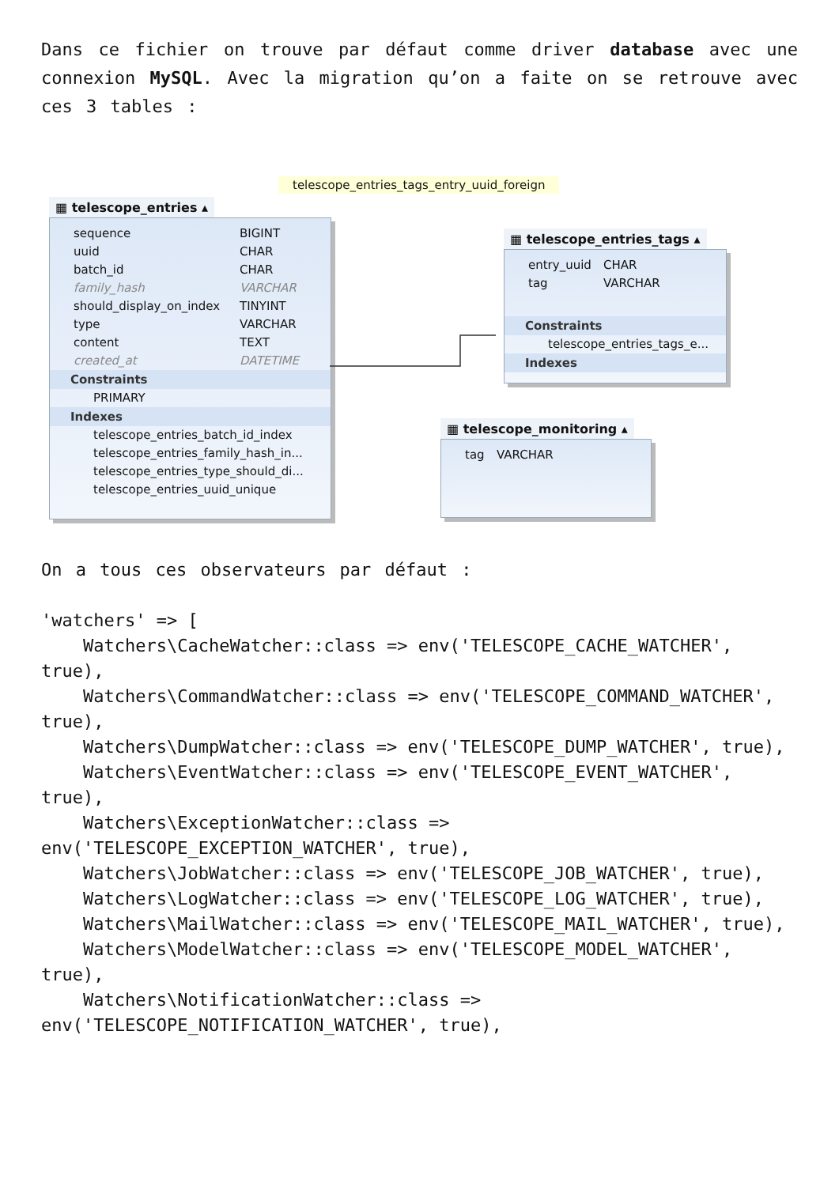Dans ce fichier on trouve par défaut comme driver database avec une connexion MySQL. Avec la migration qu’on a faite on se retrouve avec ces 3 tables :
telescope_entries_tags_entry_uuid_foreign
▦ telescope_entries ▴
sequence BIGINT
uuid CHAR
batch_id CHAR
family_hash VARCHAR
should_display_on_index TINYINT
type VARCHAR
content TEXT
created_at DATETIME
Constraints
PRIMARY
Indexes
telescope_entries_batch_id_index
telescope_entries_family_hash_in...
telescope_entries_type_should_di...
telescope_entries_uuid_unique
▦ telescope_entries_tags ▴
entry_uuid CHAR
tag VARCHAR
Constraints
telescope_entries_tags_e...
Indexes
▦ telescope_monitoring ▴
tag VARCHAR
On a tous ces observateurs par défaut :
'watchers' => [
    Watchers\CacheWatcher::class => env('TELESCOPE_CACHE_WATCHER', true),
    Watchers\CommandWatcher::class => env('TELESCOPE_COMMAND_WATCHER', true),
    Watchers\DumpWatcher::class => env('TELESCOPE_DUMP_WATCHER', true),
    Watchers\EventWatcher::class => env('TELESCOPE_EVENT_WATCHER', true),
    Watchers\ExceptionWatcher::class => env('TELESCOPE_EXCEPTION_WATCHER', true),
    Watchers\JobWatcher::class => env('TELESCOPE_JOB_WATCHER', true),
    Watchers\LogWatcher::class => env('TELESCOPE_LOG_WATCHER', true),
    Watchers\MailWatcher::class => env('TELESCOPE_MAIL_WATCHER', true),
    Watchers\ModelWatcher::class => env('TELESCOPE_MODEL_WATCHER', true),
    Watchers\NotificationWatcher::class => env('TELESCOPE_NOTIFICATION_WATCHER', true),